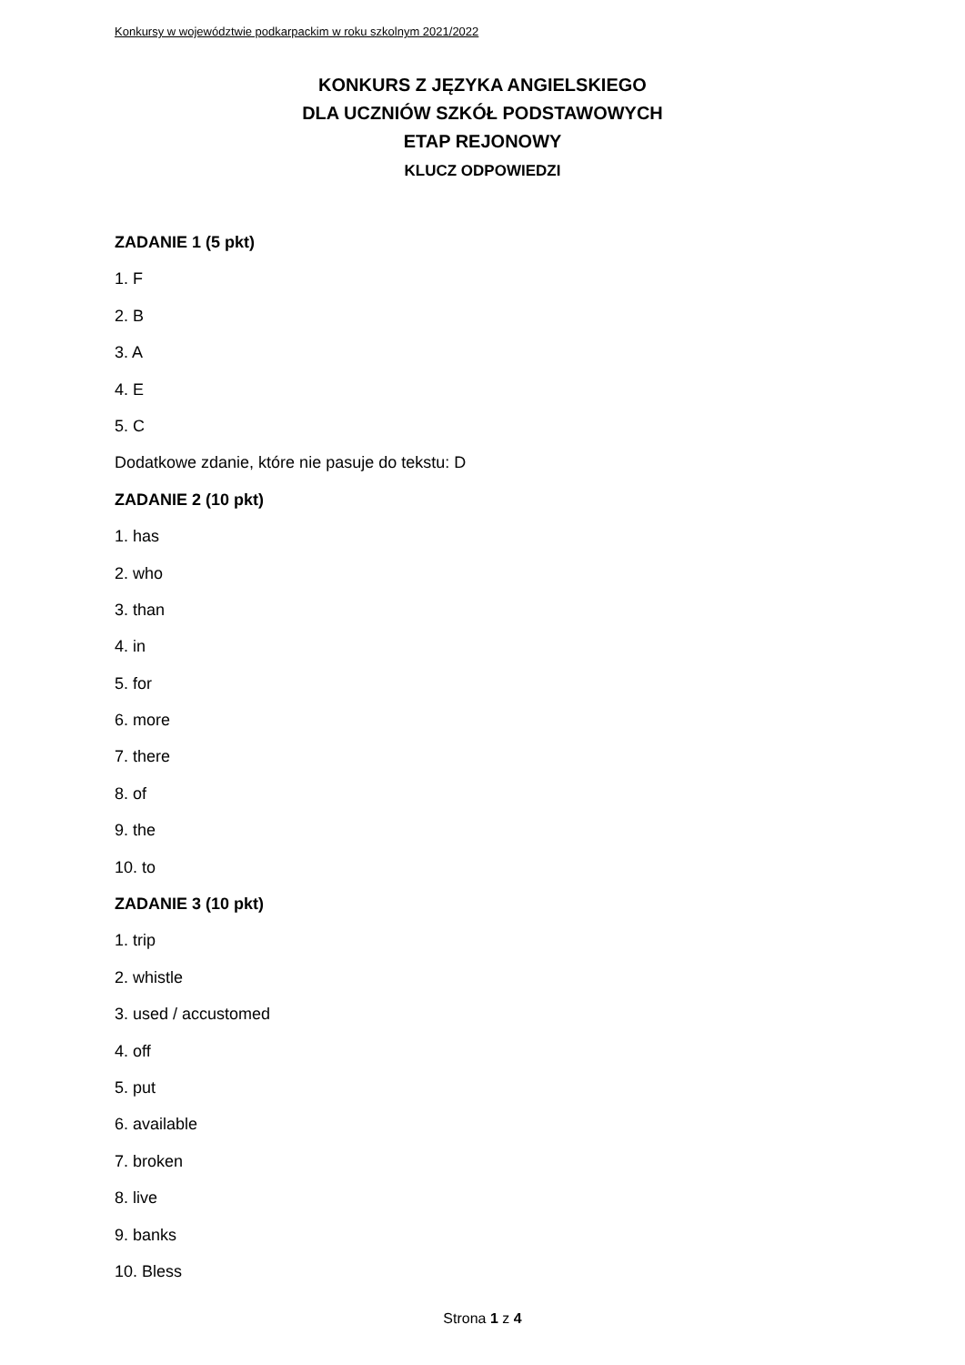Konkursy w województwie podkarpackim w roku szkolnym 2021/2022
KONKURS Z JĘZYKA ANGIELSKIEGO
DLA UCZNIÓW SZKÓŁ PODSTAWOWYCH
ETAP REJONOWY
KLUCZ ODPOWIEDZI
ZADANIE 1 (5 pkt)
1. F
2. B
3. A
4. E
5. C
Dodatkowe zdanie, które nie pasuje do tekstu: D
ZADANIE 2 (10 pkt)
1. has
2. who
3. than
4. in
5. for
6. more
7. there
8. of
9. the
10. to
ZADANIE 3 (10 pkt)
1. trip
2. whistle
3. used / accustomed
4. off
5. put
6. available
7. broken
8. live
9. banks
10. Bless
Strona 1 z 4